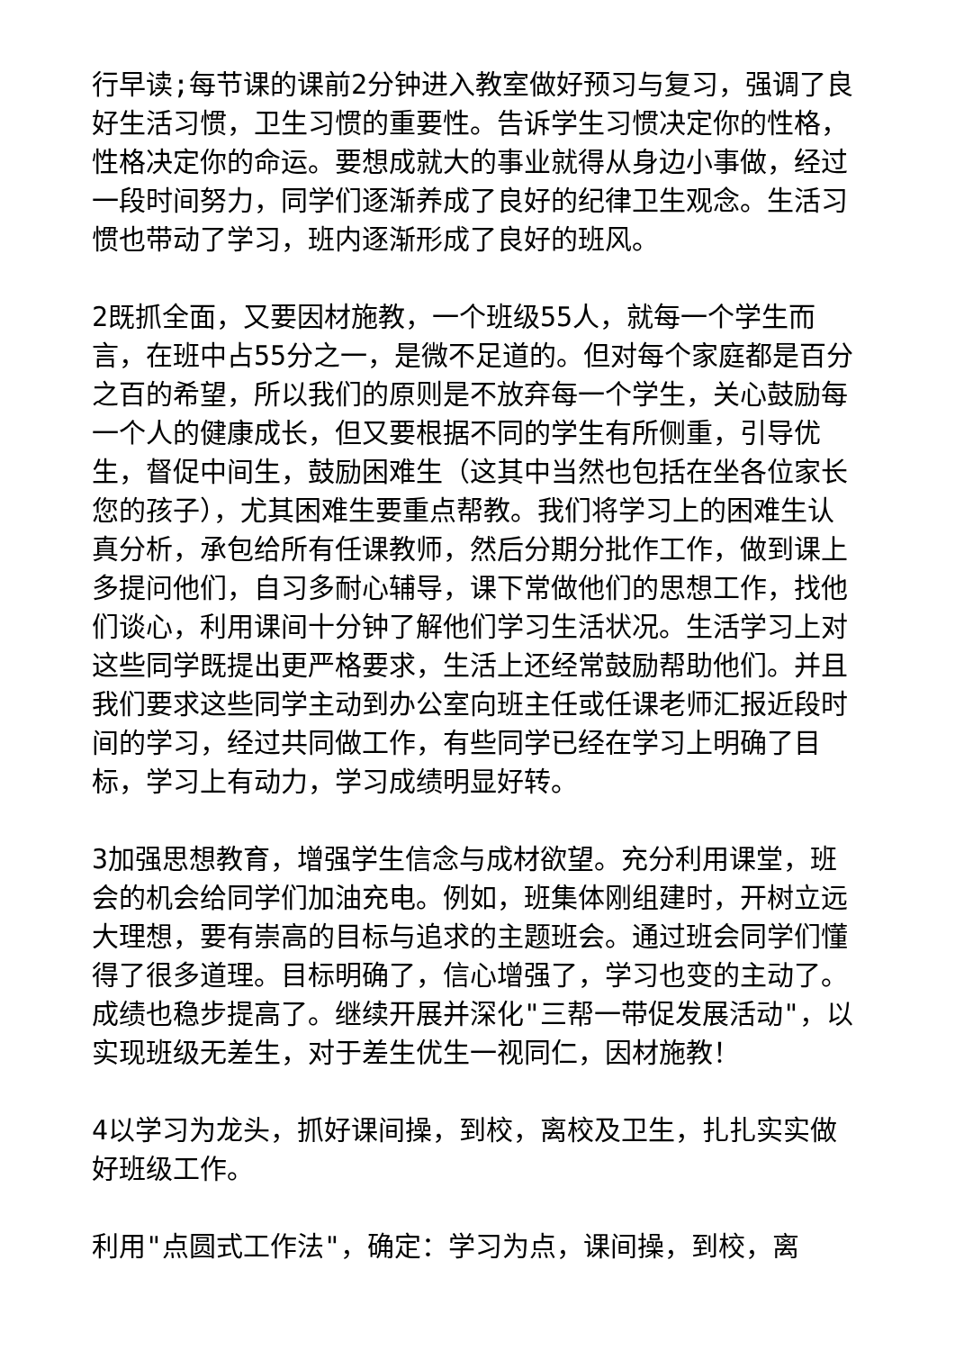行早读;每节课的课前2分钟进入教室做好预习与复习，强调了良好生活习惯，卫生习惯的重要性。告诉学生习惯决定你的性格，性格决定你的命运。要想成就大的事业就得从身边小事做，经过一段时间努力，同学们逐渐养成了良好的纪律卫生观念。生活习惯也带动了学习，班内逐渐形成了良好的班风。
2既抓全面，又要因材施教，一个班级55人，就每一个学生而言，在班中占55分之一，是微不足道的。但对每个家庭都是百分之百的希望，所以我们的原则是不放弃每一个学生，关心鼓励每一个人的健康成长，但又要根据不同的学生有所侧重，引导优生，督促中间生，鼓励困难生（这其中当然也包括在坐各位家长您的孩子），尤其困难生要重点帮教。我们将学习上的困难生认真分析，承包给所有任课教师，然后分期分批作工作，做到课上多提问他们，自习多耐心辅导，课下常做他们的思想工作，找他们谈心，利用课间十分钟了解他们学习生活状况。生活学习上对这些同学既提出更严格要求，生活上还经常鼓励帮助他们。并且我们要求这些同学主动到办公室向班主任或任课老师汇报近段时间的学习，经过共同做工作，有些同学已经在学习上明确了目标，学习上有动力，学习成绩明显好转。
3加强思想教育，增强学生信念与成材欲望。充分利用课堂，班会的机会给同学们加油充电。例如，班集体刚组建时，开树立远大理想，要有崇高的目标与追求的主题班会。通过班会同学们懂得了很多道理。目标明确了，信心增强了，学习也变的主动了。成绩也稳步提高了。继续开展并深化"三帮一带促发展活动"，以实现班级无差生，对于差生优生一视同仁，因材施教！
4以学习为龙头，抓好课间操，到校，离校及卫生，扎扎实实做好班级工作。
利用"点圆式工作法"，确定：学习为点，课间操，到校，离